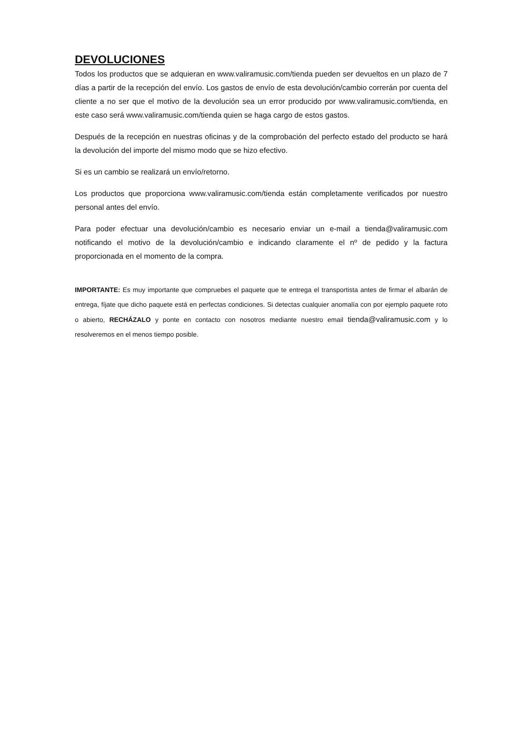DEVOLUCIONES
Todos los productos que se adquieran en www.valiramusic.com/tienda pueden ser devueltos en un plazo de 7 días a partir de la recepción del envío. Los gastos de envío de esta devolución/cambio correrán por cuenta del cliente a no ser que el motivo de la devolución sea un error producido por www.valiramusic.com/tienda, en este caso será www.valiramusic.com/tienda quien se haga cargo de estos gastos.
Después de la recepción en nuestras oficinas y de la comprobación del perfecto estado del producto se hará la devolución del importe del mismo modo que se hizo efectivo.
Si es un cambio se realizará un envío/retorno.
Los productos que proporciona www.valiramusic.com/tienda están completamente verificados por nuestro personal antes del envío.
Para poder efectuar una devolución/cambio es necesario enviar un e-mail a tienda@valiramusic.com notificando el motivo de la devolución/cambio e indicando claramente el nº de pedido y la factura proporcionada en el momento de la compra.
IMPORTANTE: Es muy importante que compruebes el paquete que te entrega el transportista antes de firmar el albarán de entrega, fíjate que dicho paquete está en perfectas condiciones. Si detectas cualquier anomalía con por ejemplo paquete roto o abierto, RECHÁZALO y ponte en contacto con nosotros mediante nuestro email tienda@valiramusic.com y lo resolveremos en el menos tiempo posible.